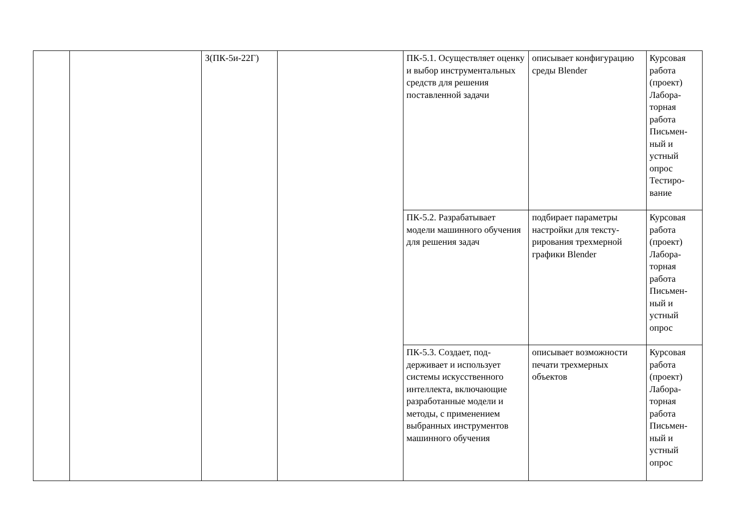| | | З(ПК-5и-22Г) | | ПК-5.1. Осуществляет оценку и выбор инстру­ментальных средств для решения поставленной задачи | описывает конфигура­цию среды Blender | Курсовая работа (проект) Лабора­торная работа Письмен­ный и устный опрос Тестиро­вание |
| | | | | ПК-5.2. Разрабатывает модели машинного обу­чения для решения задач | подбирает параметры настройки для тексту­рирования трехмерной графики Blender | Курсовая работа (проект) Лабора­торная работа Письмен­ный и устный опрос |
| | | | | ПК-5.3. Создает, под­держивает и использует системы искусственного интеллекта, включающие разработанные модели и методы, с применением выбранных инструмен­тов машинного обучения | описывает возможно­сти печати трехмерных объектов | Курсовая работа (проект) Лабора­торная работа Письмен­ный и устный опрос |